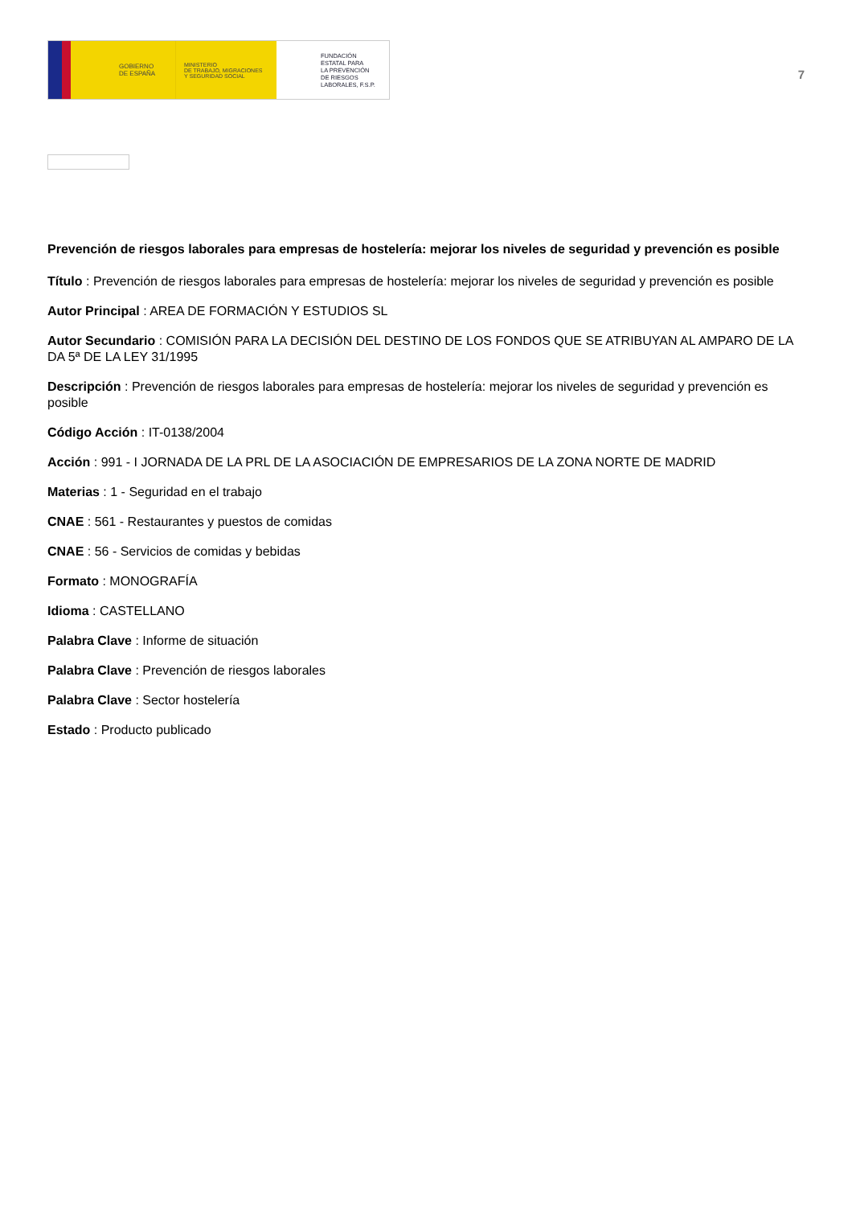GOBIERNO
DE ESPAÑA
MINISTERIO
DE TRABAJO, MIGRACIONES
Y SEGURIDAD SOCIAL
FUNDACIÓN
ESTATAL PARA
LA PREVENCIÓN
DE RIESGOS
LABORALES, F.S.P.
7
Prevención de riesgos laborales para empresas de hostelería: mejorar los niveles de seguridad y prevención es posible
Título : Prevención de riesgos laborales para empresas de hostelería: mejorar los niveles de seguridad y prevención es posible
Autor Principal : AREA DE FORMACIÓN Y ESTUDIOS SL
Autor Secundario : COMISIÓN PARA LA DECISIÓN DEL DESTINO DE LOS FONDOS QUE SE ATRIBUYAN AL AMPARO DE LA DA 5ª DE LA LEY 31/1995
Descripción : Prevención de riesgos laborales para empresas de hostelería: mejorar los niveles de seguridad y prevención es posible
Código Acción : IT-0138/2004
Acción : 991 - I JORNADA DE LA PRL DE LA ASOCIACIÓN DE EMPRESARIOS DE LA ZONA NORTE DE MADRID
Materias : 1 - Seguridad en el trabajo
CNAE : 561 - Restaurantes y puestos de comidas
CNAE : 56 - Servicios de comidas y bebidas
Formato : MONOGRAFÍA
Idioma : CASTELLANO
Palabra Clave : Informe de situación
Palabra Clave : Prevención de riesgos laborales
Palabra Clave : Sector hostelería
Estado : Producto publicado